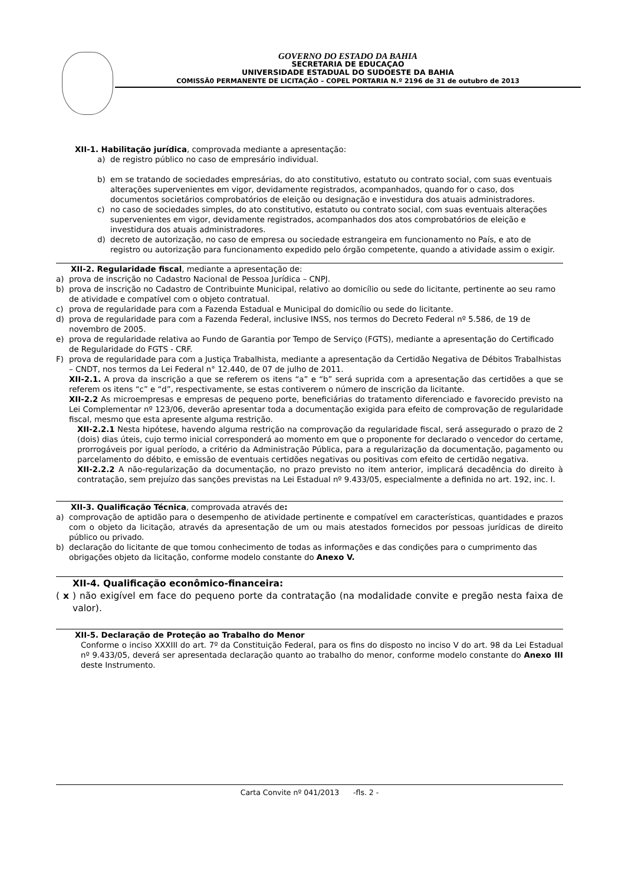GOVERNO DO ESTADO DA BAHIA
SECRETARIA DE EDUCAÇAO
UNIVERSIDADE ESTADUAL DO SUDOESTE DA BAHIA
COMISSÃ0 PERMANENTE DE LICITAÇÃO – COPEL PORTARIA N.º 2196 de 31 de outubro de 2013
XII-1. Habilitação jurídica, comprovada mediante a apresentação:
a) de registro público no caso de empresário individual.
b) em se tratando de sociedades empresárias, do ato constitutivo, estatuto ou contrato social, com suas eventuais alterações supervenientes em vigor, devidamente registrados, acompanhados, quando for o caso, dos documentos societários comprobatórios de eleição ou designação e investidura dos atuais administradores.
c) no caso de sociedades simples, do ato constitutivo, estatuto ou contrato social, com suas eventuais alterações supervenientes em vigor, devidamente registrados, acompanhados dos atos comprobatórios de eleição e investidura dos atuais administradores.
d) decreto de autorização, no caso de empresa ou sociedade estrangeira em funcionamento no País, e ato de registro ou autorização para funcionamento expedido pelo órgão competente, quando a atividade assim o exigir.
XII-2. Regularidade fiscal, mediante a apresentação de:
a) prova de inscrição no Cadastro Nacional de Pessoa Jurídica – CNPJ.
b) prova de inscrição no Cadastro de Contribuinte Municipal, relativo ao domicílio ou sede do licitante, pertinente ao seu ramo de atividade e compatível com o objeto contratual.
c) prova de regularidade para com a Fazenda Estadual e Municipal do domicílio ou sede do licitante.
d) prova de regularidade para com a Fazenda Federal, inclusive INSS, nos termos do Decreto Federal nº 5.586, de 19 de novembro de 2005.
e) prova de regularidade relativa ao Fundo de Garantia por Tempo de Serviço (FGTS), mediante a apresentação do Certificado de Regularidade do FGTS - CRF.
F) prova de regularidade para com a Justiça Trabalhista, mediante a apresentação da Certidão Negativa de Débitos Trabalhistas – CNDT, nos termos da Lei Federal n° 12.440, de 07 de julho de 2011.
XII-2.1. A prova da inscrição a que se referem os itens “a” e “b” será suprida com a apresentação das certidões a que se referem os itens “c” e “d”, respectivamente, se estas contiverem o número de inscrição da licitante.
XII-2.2 As microempresas e empresas de pequeno porte, beneficiárias do tratamento diferenciado e favorecido previsto na Lei Complementar nº 123/06, deverão apresentar toda a documentação exigida para efeito de comprovação de regularidade fiscal, mesmo que esta apresente alguma restrição.
XII-2.2.1 Nesta hipótese, havendo alguma restrição na comprovação da regularidade fiscal, será assegurado o prazo de 2 (dois) dias úteis, cujo termo inicial corresponderá ao momento em que o proponente for declarado o vencedor do certame, prorrogáveis por igual período, a critério da Administração Pública, para a regularização da documentação, pagamento ou parcelamento do débito, e emissão de eventuais certidões negativas ou positivas com efeito de certidão negativa.
XII-2.2.2 A não-regularização da documentação, no prazo previsto no item anterior, implicará decadência do direito à contratação, sem prejuízo das sanções previstas na Lei Estadual nº 9.433/05, especialmente a definida no art. 192, inc. I.
XII-3. Qualificação Técnica, comprovada através de:
a) comprovação de aptidão para o desempenho de atividade pertinente e compatível em características, quantidades e prazos com o objeto da licitação, através da apresentação de um ou mais atestados fornecidos por pessoas jurídicas de direito público ou privado.
b) declaração do licitante de que tomou conhecimento de todas as informações e das condições para o cumprimento das obrigações objeto da licitação, conforme modelo constante do Anexo V.
XII-4. Qualificação econômico-financeira:
( x ) não exigível em face do pequeno porte da contratação (na modalidade convite e pregão nesta faixa de valor).
XII-5. Declaração de Proteção ao Trabalho do Menor
Conforme o inciso XXXIII do art. 7º da Constituição Federal, para os fins do disposto no inciso V do art. 98 da Lei Estadual nº 9.433/05, deverá ser apresentada declaração quanto ao trabalho do menor, conforme modelo constante do Anexo III deste Instrumento.
Carta Convite nº 041/2013 -fls. 2 -